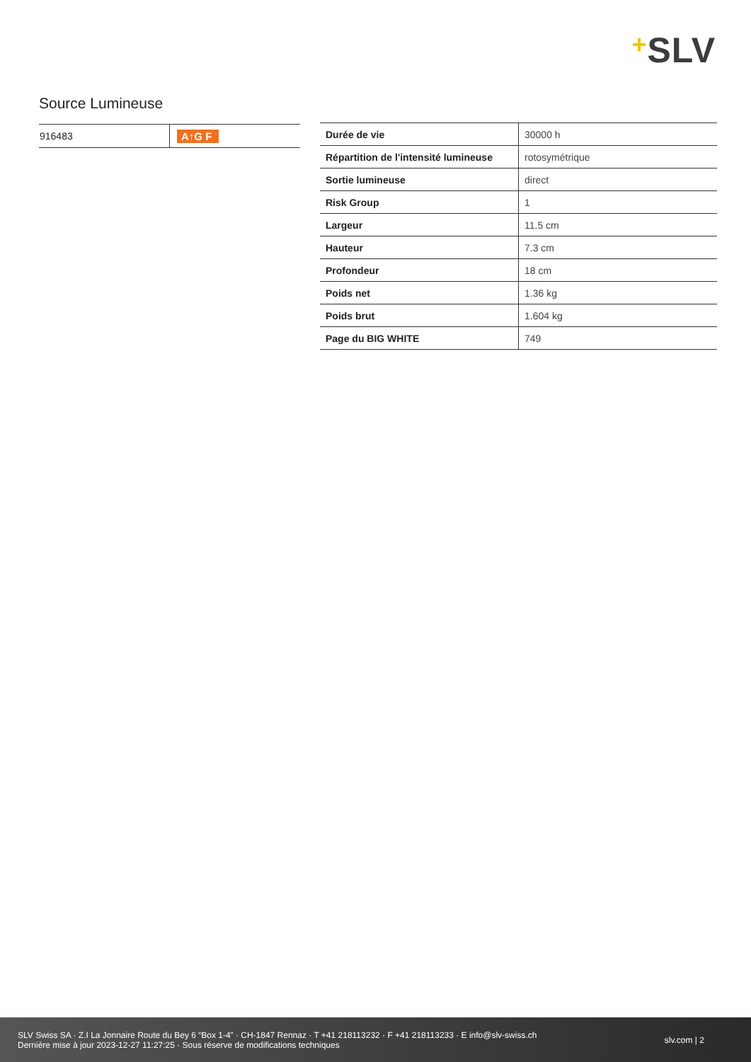+SLV
Source Lumineuse
| 916483 | A↑G F |
| Durée de vie | 30000 h |
| Répartition de l'intensité lumineuse | rotosymétrique |
| Sortie lumineuse | direct |
| Risk Group | 1 |
| Largeur | 11.5 cm |
| Hauteur | 7.3 cm |
| Profondeur | 18 cm |
| Poids net | 1.36 kg |
| Poids brut | 1.604 kg |
| Page du BIG WHITE | 749 |
SLV Swiss SA · Z.I La Jonnaire Route du Bey 6 “Box 1-4” · CH-1847 Rennaz · T +41 218113232 · F +41 218113233 · E info@slv-swiss.ch
Dernière mise à jour 2023-12-27 11:27:25 · Sous réserve de modifications techniques
slv.com | 2